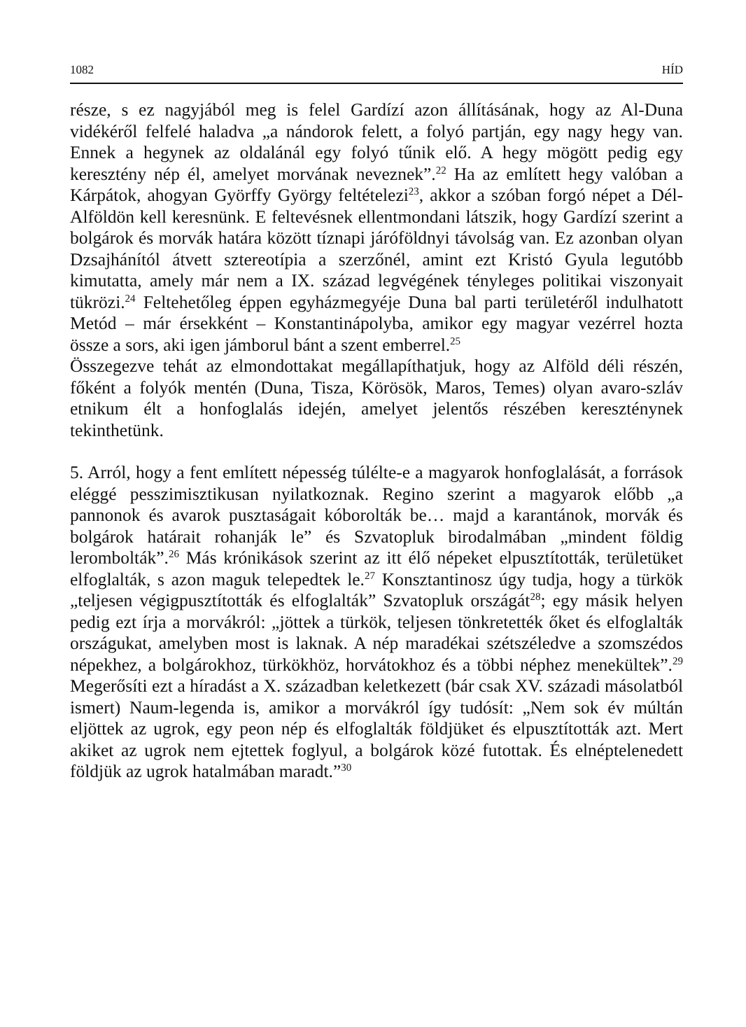1082 HÍD
része, s ez nagyjából meg is felel Gardízí azon állításának, hogy az Al-Duna vidékéről felfelé haladva „a nándorok felett, a folyó partján, egy nagy hegy van. Ennek a hegynek az oldalánál egy folyó tűnik elő. A hegy mögött pedig egy keresztény nép él, amelyet morvának neveznek”.<sup>22</sup> Ha az említett hegy valóban a Kárpátok, ahogyan Györffy György feltételezi<sup>23</sup>, akkor a szóban forgó népet a Dél-Alföldön kell keresnünk. E feltevésnek ellentmondani látszik, hogy Gardízí szerint a bolgárok és morvák határa között tíznapi járóföldnyi távolság van. Ez azonban olyan Dzsajhánítól átvett sztereotípia a szerzőnél, amint ezt Kristó Gyula legutóbb kimutatta, amely már nem a IX. század legvégének tényleges politikai viszonyait tükrözi.<sup>24</sup> Feltehetőleg éppen egyházmegyéje Duna bal parti területéről indulhatott Metód – már érsekként – Konstantinápolyba, amikor egy magyar vezérrel hozta össze a sors, aki igen jámborul bánt a szent emberrel.<sup>25</sup>
Összegezve tehát az elmondottakat megállapíthatjuk, hogy az Alföld déli részén, főként a folyók mentén (Duna, Tisza, Körösök, Maros, Temes) olyan avaro-szláv etnikum élt a honfoglalás idején, amelyet jelentős részében keresztény­nek tekinthetünk.
5. Arról, hogy a fent említett népesség túlélte-e a magyarok honfoglalását, a források eléggé pesszimisztikusan nyilatkoznak. Regino szerint a magyarok előbb „a pannonok és avarok pusztaságait kóborolták be… majd a karantánok, morvák és bolgárok határait rohanják le” és Szvatopluk birodalmában „mindent földig lerombolták”.<sup>26</sup> Más krónikások szerint az itt élő népeket elpusztították, területüket elfoglalták, s azon maguk telepedtek le.<sup>27</sup> Konsztantinosz úgy tudja, hogy a türkök „teljesen végigpusztították és elfoglalták” Szvatopluk országát<sup>28</sup>; egy másik helyen pedig ezt írja a morvákról: „jöttek a türkök, teljesen tönkretették őket és elfoglalták országukat, amelyben most is laknak. A nép maradékai szétszéledve a szomszédos népekhez, a bolgárokhoz, türkökhöz, horvátokhoz és a többi néphez menekültek”.<sup>29</sup> Megerősíti ezt a híradást a X. században keletkezett (bár csak XV. századi másolatból ismert) Naum-legenda is, amikor a morvákról így tudósít: „Nem sok év múltán eljöttek az ugrok, egy peon nép és elfoglalták földjüket és elpusztították azt. Mert akiket az ugrok nem ejtettek foglyul, a bolgárok közé futottak. És elnéptelenedett földjük az ugrok hatalmában maradt.”<sup>30</sup>